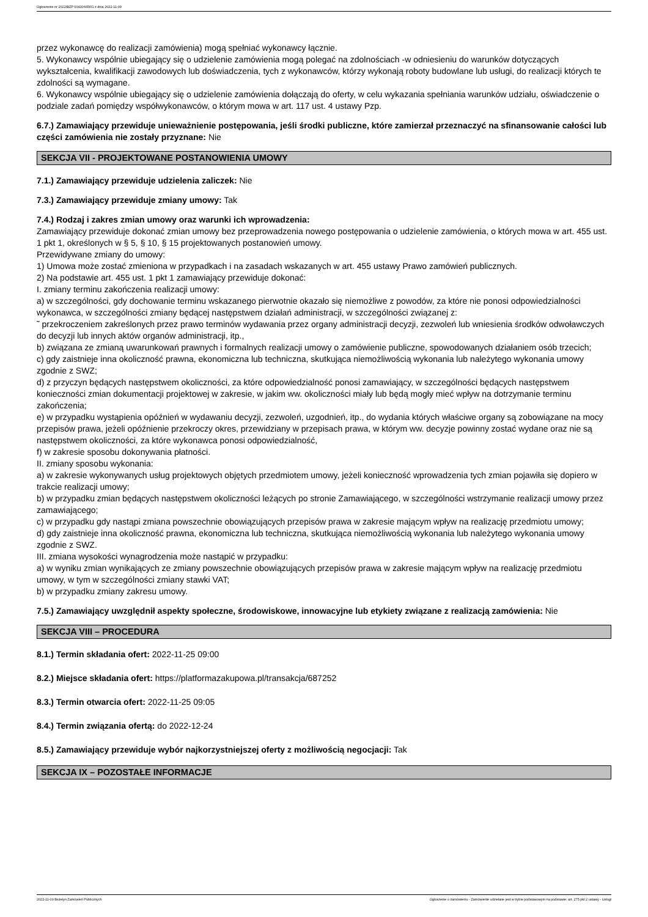Ogłoszenie nr 2022/BZP 00430665/01 z dnia 2022-11-09
przez wykonawcę do realizacji zamówienia) mogą spełniać wykonawcy łącznie.
5. Wykonawcy wspólnie ubiegający się o udzielenie zamówienia mogą polegać na zdolnościach -w odniesieniu do warunków dotyczących wykształcenia, kwalifikacji zawodowych lub doświadczenia, tych z wykonawców, którzy wykonają roboty budowlane lub usługi, do realizacji których te zdolności są wymagane.
6. Wykonawcy wspólnie ubiegający się o udzielenie zamówienia dołączają do oferty, w celu wykazania spełniania warunków udziału, oświadczenie o podziale zadań pomiędzy współwykonawców, o którym mowa w art. 117 ust. 4 ustawy Pzp.
6.7.) Zamawiający przewiduje unieważnienie postępowania, jeśli środki publiczne, które zamierzał przeznaczyć na sfinansowanie całości lub części zamówienia nie zostały przyznane: Nie
SEKCJA VII - PROJEKTOWANE POSTANOWIENIA UMOWY
7.1.) Zamawiający przewiduje udzielenia zaliczek: Nie
7.3.) Zamawiający przewiduje zmiany umowy: Tak
7.4.) Rodzaj i zakres zmian umowy oraz warunki ich wprowadzenia:
Zamawiający przewiduje dokonać zmian umowy bez przeprowadzenia nowego postępowania o udzielenie zamówienia, o których mowa w art. 455 ust. 1 pkt 1, określonych w § 5, § 10, § 15 projektowanych postanowień umowy.
Przewidywane zmiany do umowy:
1) Umowa może zostać zmieniona w przypadkach i na zasadach wskazanych w art. 455 ustawy Prawo zamówień publicznych.
2) Na podstawie art. 455 ust. 1 pkt 1 zamawiający przewiduje dokonać:
I. zmiany terminu zakończenia realizacji umowy:
a) w szczególności, gdy dochowanie terminu wskazanego pierwotnie okazało się niemożliwe z powodów, za które nie ponosi odpowiedzialności wykonawca, w szczególności zmiany będącej następstwem działań administracji, w szczególności związanej z:
˜ przekroczeniem zakreślonych przez prawo terminów wydawania przez organy administracji decyzji, zezwoleń lub wniesienia środków odwoławczych do decyzji lub innych aktów organów administracji, itp.,
b) związana ze zmianą uwarunkowań prawnych i formalnych realizacji umowy o zamówienie publiczne, spowodowanych działaniem osób trzecich;
c) gdy zaistnieje inna okoliczność prawna, ekonomiczna lub techniczna, skutkująca niemożliwością wykonania lub należytego wykonania umowy zgodnie z SWZ;
d) z przyczyn będących następstwem okoliczności, za które odpowiedzialność ponosi zamawiający, w szczególności będących następstwem konieczności zmian dokumentacji projektowej w zakresie, w jakim ww. okoliczności miały lub będą mogły mieć wpływ na dotrzymanie terminu zakończenia;
e) w przypadku wystąpienia opóźnień w wydawaniu decyzji, zezwoleń, uzgodnień, itp., do wydania których właściwe organy są zobowiązane na mocy przepisów prawa, jeżeli opóźnienie przekroczy okres, przewidziany w przepisach prawa, w którym ww. decyzje powinny zostać wydane oraz nie są następstwem okoliczności, za które wykonawca ponosi odpowiedzialność,
f) w zakresie sposobu dokonywania płatności.
II. zmiany sposobu wykonania:
a) w zakresie wykonywanych usług projektowych objętych przedmiotem umowy, jeżeli konieczność wprowadzenia tych zmian pojawiła się dopiero w trakcie realizacji umowy;
b) w przypadku zmian będących następstwem okoliczności leżących po stronie Zamawiającego, w szczególności wstrzymanie realizacji umowy przez zamawiającego;
c) w przypadku gdy nastąpi zmiana powszechnie obowiązujących przepisów prawa w zakresie mającym wpływ na realizację przedmiotu umowy;
d) gdy zaistnieje inna okoliczność prawna, ekonomiczna lub techniczna, skutkująca niemożliwością wykonania lub należytego wykonania umowy zgodnie z SWZ.
III. zmiana wysokości wynagrodzenia może nastąpić w przypadku:
a) w wyniku zmian wynikających ze zmiany powszechnie obowiązujących przepisów prawa w zakresie mającym wpływ na realizację przedmiotu umowy, w tym w szczególności zmiany stawki VAT;
b) w przypadku zmiany zakresu umowy.
7.5.) Zamawiający uwzględnił aspekty społeczne, środowiskowe, innowacyjne lub etykiety związane z realizacją zamówienia: Nie
SEKCJA VIII – PROCEDURA
8.1.) Termin składania ofert: 2022-11-25 09:00
8.2.) Miejsce składania ofert: https://platformazakupowa.pl/transakcja/687252
8.3.) Termin otwarcia ofert: 2022-11-25 09:05
8.4.) Termin związania ofertą: do 2022-12-24
8.5.) Zamawiający przewiduje wybór najkorzystniejszej oferty z możliwością negocjacji: Tak
SEKCJA IX – POZOSTAŁE INFORMACJE
2022-11-09 Biuletyn Zamówień Publicznych Ogłoszenie o zamówieniu - Zamówienie udzielane jest w trybie podstawowym na podstawie: art. 275 pkt 2 ustawy - Usługi